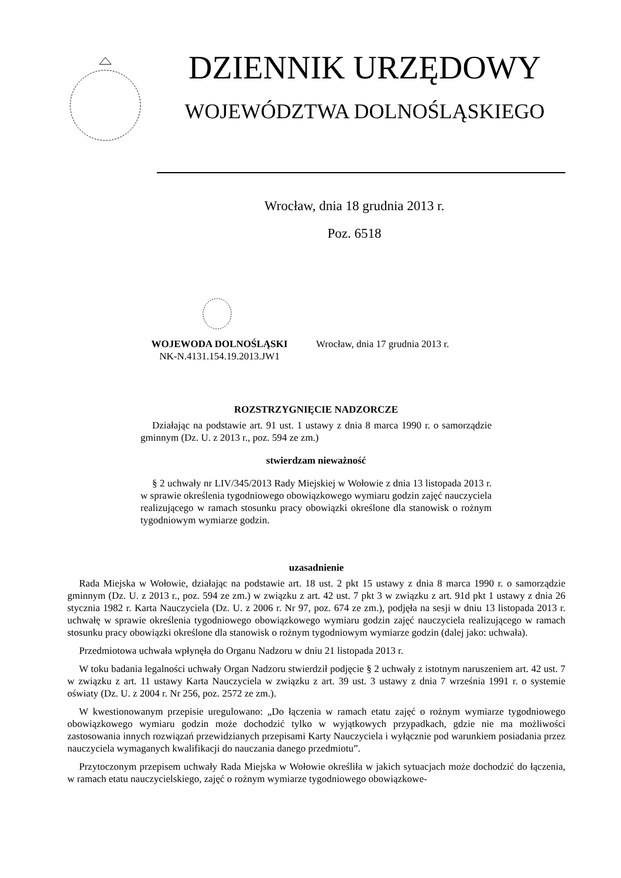DZIENNIK URZĘDOWY
WOJEWÓDZTWA DOLNOŚLĄSKIEGO
Wrocław, dnia 18 grudnia 2013 r.
Poz. 6518
WOJEWODA DOLNOŚLĄSKI
NK-N.4131.154.19.2013.JW1
Wrocław, dnia 17 grudnia 2013 r.
ROZSTRZYGNIĘCIE NADZORCZE
Działając na podstawie art. 91 ust. 1 ustawy z dnia 8 marca 1990 r. o samorządzie gminnym (Dz. U. z 2013 r., poz. 594 ze zm.)
stwierdzam nieważność
§ 2 uchwały nr LIV/345/2013 Rady Miejskiej w Wołowie z dnia 13 listopada 2013 r. w sprawie określenia tygodniowego obowiązkowego wymiaru godzin zajęć nauczyciela realizującego w ramach stosunku pracy obowiązki określone dla stanowisk o rożnym tygodniowym wymiarze godzin.
uzasadnienie
Rada Miejska w Wołowie, działając na podstawie art. 18 ust. 2 pkt 15 ustawy z dnia 8 marca 1990 r. o samorządzie gminnym (Dz. U. z 2013 r., poz. 594 ze zm.) w związku z art. 42 ust. 7 pkt 3 w związku z art. 91d pkt 1 ustawy z dnia 26 stycznia 1982 r. Karta Nauczyciela (Dz. U. z 2006 r. Nr 97, poz. 674 ze zm.), podjęła na sesji w dniu 13 listopada 2013 r. uchwałę w sprawie określenia tygodniowego obowiązkowego wymiaru godzin zajęć nauczyciela realizującego w ramach stosunku pracy obowiązki określone dla stanowisk o rożnym tygodniowym wymiarze godzin (dalej jako: uchwała).
Przedmiotowa uchwała wpłynęła do Organu Nadzoru w dniu 21 listopada 2013 r.
W toku badania legalności uchwały Organ Nadzoru stwierdził podjęcie § 2 uchwały z istotnym naruszeniem art. 42 ust. 7 w związku z art. 11 ustawy Karta Nauczyciela w związku z art. 39 ust. 3 ustawy z dnia 7 września 1991 r. o systemie oświaty (Dz. U. z 2004 r. Nr 256, poz. 2572 ze zm.).
W kwestionowanym przepisie uregulowano: „Do łączenia w ramach etatu zajęć o rożnym wymiarze tygodniowego obowiązkowego wymiaru godzin może dochodzić tylko w wyjątkowych przypadkach, gdzie nie ma możliwości zastosowania innych rozwiązań przewidzianych przepisami Karty Nauczyciela i wyłącznie pod warunkiem posiadania przez nauczyciela wymaganych kwalifikacji do nauczania danego przedmiotu”.
Przytoczonym przepisem uchwały Rada Miejska w Wołowie określiła w jakich sytuacjach może dochodzić do łączenia, w ramach etatu nauczycielskiego, zajęć o rożnym wymiarze tygodniowego obowiązkowe-